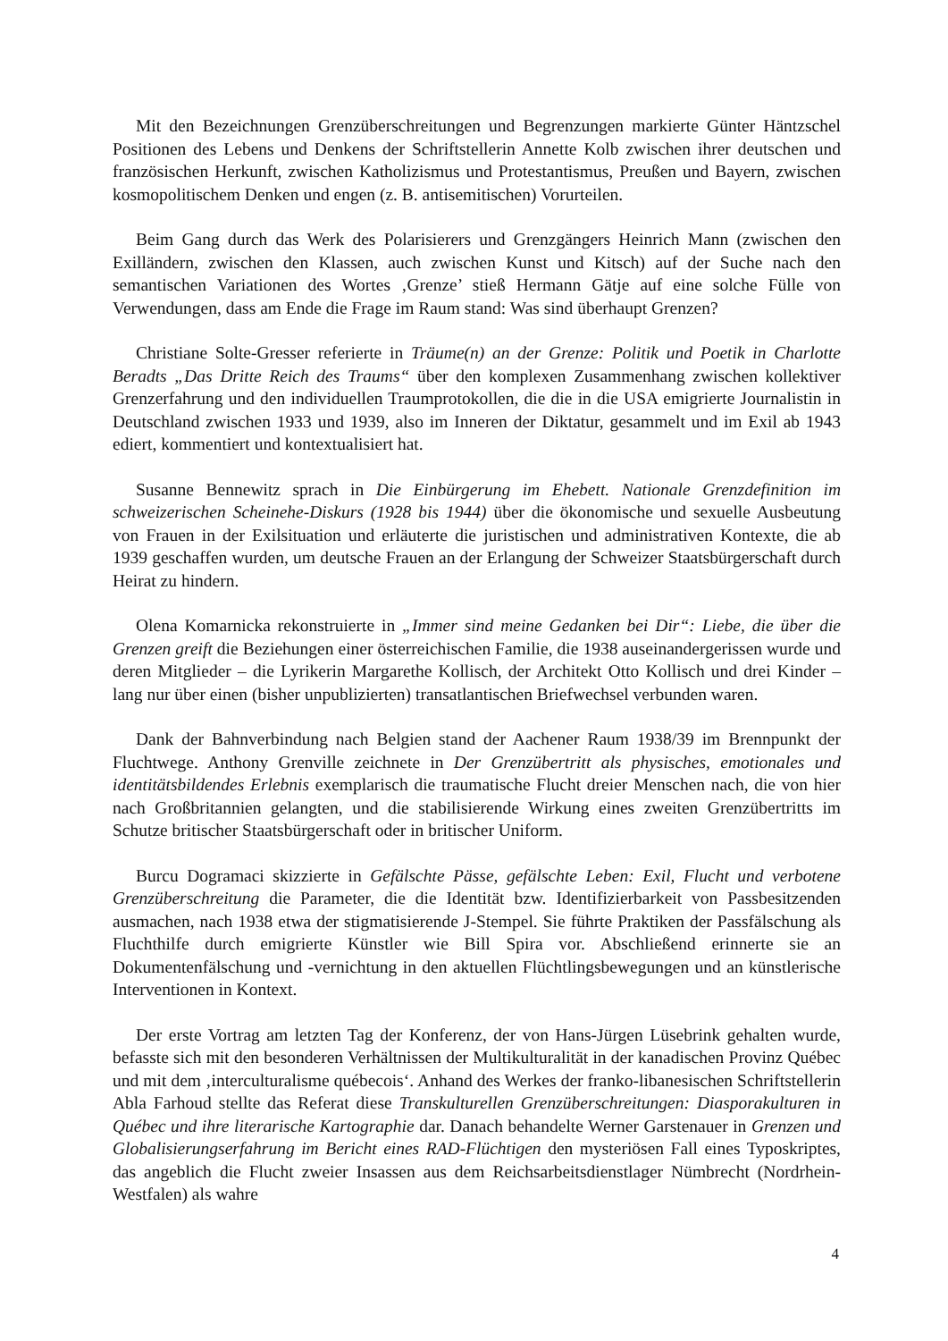Mit den Bezeichnungen Grenzüberschreitungen und Begrenzungen markierte Günter Häntzschel Positionen des Lebens und Denkens der Schriftstellerin Annette Kolb zwischen ihrer deutschen und französischen Herkunft, zwischen Katholizismus und Protestantismus, Preußen und Bayern, zwischen kosmopolitischem Denken und engen (z. B. antisemitischen) Vorurteilen.
Beim Gang durch das Werk des Polarisierers und Grenzgängers Heinrich Mann (zwischen den Exilländern, zwischen den Klassen, auch zwischen Kunst und Kitsch) auf der Suche nach den semantischen Variationen des Wortes ‚Grenze’ stieß Hermann Gätje auf eine solche Fülle von Verwendungen, dass am Ende die Frage im Raum stand: Was sind überhaupt Grenzen?
Christiane Solte-Gresser referierte in Träume(n) an der Grenze: Politik und Poetik in Charlotte Beradts „Das Dritte Reich des Traums“ über den komplexen Zusammenhang zwischen kollektiver Grenzerfahrung und den individuellen Traumprotokollen, die die in die USA emigrierte Journalistin in Deutschland zwischen 1933 und 1939, also im Inneren der Diktatur, gesammelt und im Exil ab 1943 ediert, kommentiert und kontextualisiert hat.
Susanne Bennewitz sprach in Die Einbürgerung im Ehebett. Nationale Grenzdefinition im schweizerischen Scheinehe-Diskurs (1928 bis 1944) über die ökonomische und sexuelle Ausbeutung von Frauen in der Exilsituation und erläuterte die juristischen und administrativen Kontexte, die ab 1939 geschaffen wurden, um deutsche Frauen an der Erlangung der Schweizer Staatsbürgerschaft durch Heirat zu hindern.
Olena Komarnicka rekonstruierte in „Immer sind meine Gedanken bei Dir“: Liebe, die über die Grenzen greift die Beziehungen einer österreichischen Familie, die 1938 auseinandergerissen wurde und deren Mitglieder – die Lyrikerin Margarethe Kollisch, der Architekt Otto Kollisch und drei Kinder – lang nur über einen (bisher unpublizierten) transatlantischen Briefwechsel verbunden waren.
Dank der Bahnverbindung nach Belgien stand der Aachener Raum 1938/39 im Brennpunkt der Fluchtwege. Anthony Grenville zeichnete in Der Grenzübertritt als physisches, emotionales und identitätsbildendes Erlebnis exemplarisch die traumatische Flucht dreier Menschen nach, die von hier nach Großbritannien gelangten, und die stabilisierende Wirkung eines zweiten Grenzübertritts im Schutze britischer Staatsbürgerschaft oder in britischer Uniform.
Burcu Dogramaci skizzierte in Gefälschte Pässe, gefälschte Leben: Exil, Flucht und verbotene Grenzüberschreitung die Parameter, die die Identität bzw. Identifizierbarkeit von Passbesitzenden ausmachen, nach 1938 etwa der stigmatisierende J-Stempel. Sie führte Praktiken der Passfälschung als Fluchthilfe durch emigrierte Künstler wie Bill Spira vor. Abschließend erinnerte sie an Dokumentenfälschung und -vernichtung in den aktuellen Flüchtlingsbewegungen und an künstlerische Interventionen in Kontext.
Der erste Vortrag am letzten Tag der Konferenz, der von Hans-Jürgen Lüsebrink gehalten wurde, befasste sich mit den besonderen Verhältnissen der Multikulturalität in der kanadischen Provinz Québec und mit dem ‚interculturalisme québecois‘. Anhand des Werkes der franko-libanesischen Schriftstellerin Abla Farhoud stellte das Referat diese Transkulturellen Grenzüberschreitungen: Diasporakulturen in Québec und ihre literarische Kartographie dar. Danach behandelte Werner Garstenauer in Grenzen und Globalisierungserfahrung im Bericht eines RAD-Flüchtigen den mysteriösen Fall eines Typoskriptes, das angeblich die Flucht zweier Insassen aus dem Reichsarbeitsdienstlager Nümbrecht (Nordrhein-Westfalen) als wahre
4